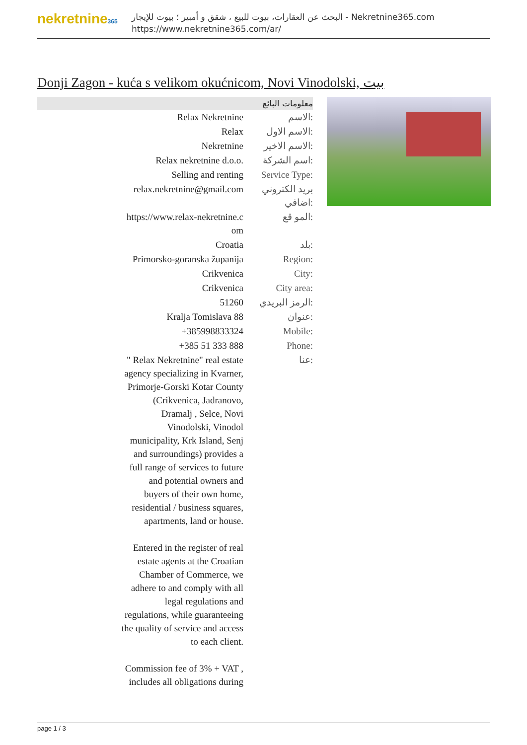nekretnine365
البحث عن العقارات، بيوت للبيع ، شقق و أمبير ؛ بيوت للإيجار - Nekretnine365.com
https://www.nekretnine365.com/ar/
Donji Zagon - kuća s velikom okućnicom, Novi Vinodolski, بيت
معلومات البائع
| Relax Nekretnine | الاسم: |
| Relax | الاسم الاول: |
| Nekretnine | الاسم الاخير: |
| Relax nekretnine d.o.o. | اسم الشركة: |
| Selling and renting | Service Type: |
| relax.nekretnine@gmail.com | بريد الكتروني اضافي: |
| https://www.relax-nekretnine.c om | المو قع: |
| Croatia | بلد: |
| Primorsko-goranska županija | Region: |
| Crikvenica | City: |
| Crikvenica | City area: |
| 51260 | الرمز البريدي: |
| Kralja Tomislava 88 | عنوان: |
| +385998833324 | Mobile: |
| +385 51 333 888 | Phone: |
| " Relax Nekretnine" real estate agency specializing in Kvarner, Primorje-Gorski Kotar County (Crikvenica, Jadranovo, Dramalj , Selce, Novi Vinodolski, Vinodol municipality, Krk Island, Senj and surroundings) provides a full range of services to future and potential owners and buyers of their own home, residential / business squares, apartments, land or house. Entered in the register of real estate agents at the Croatian Chamber of Commerce, we adhere to and comply with all legal regulations and regulations, while guaranteeing the quality of service and access to each client. Commission fee of 3% + VAT , includes all obligations during | عنا: |
page 1 / 3